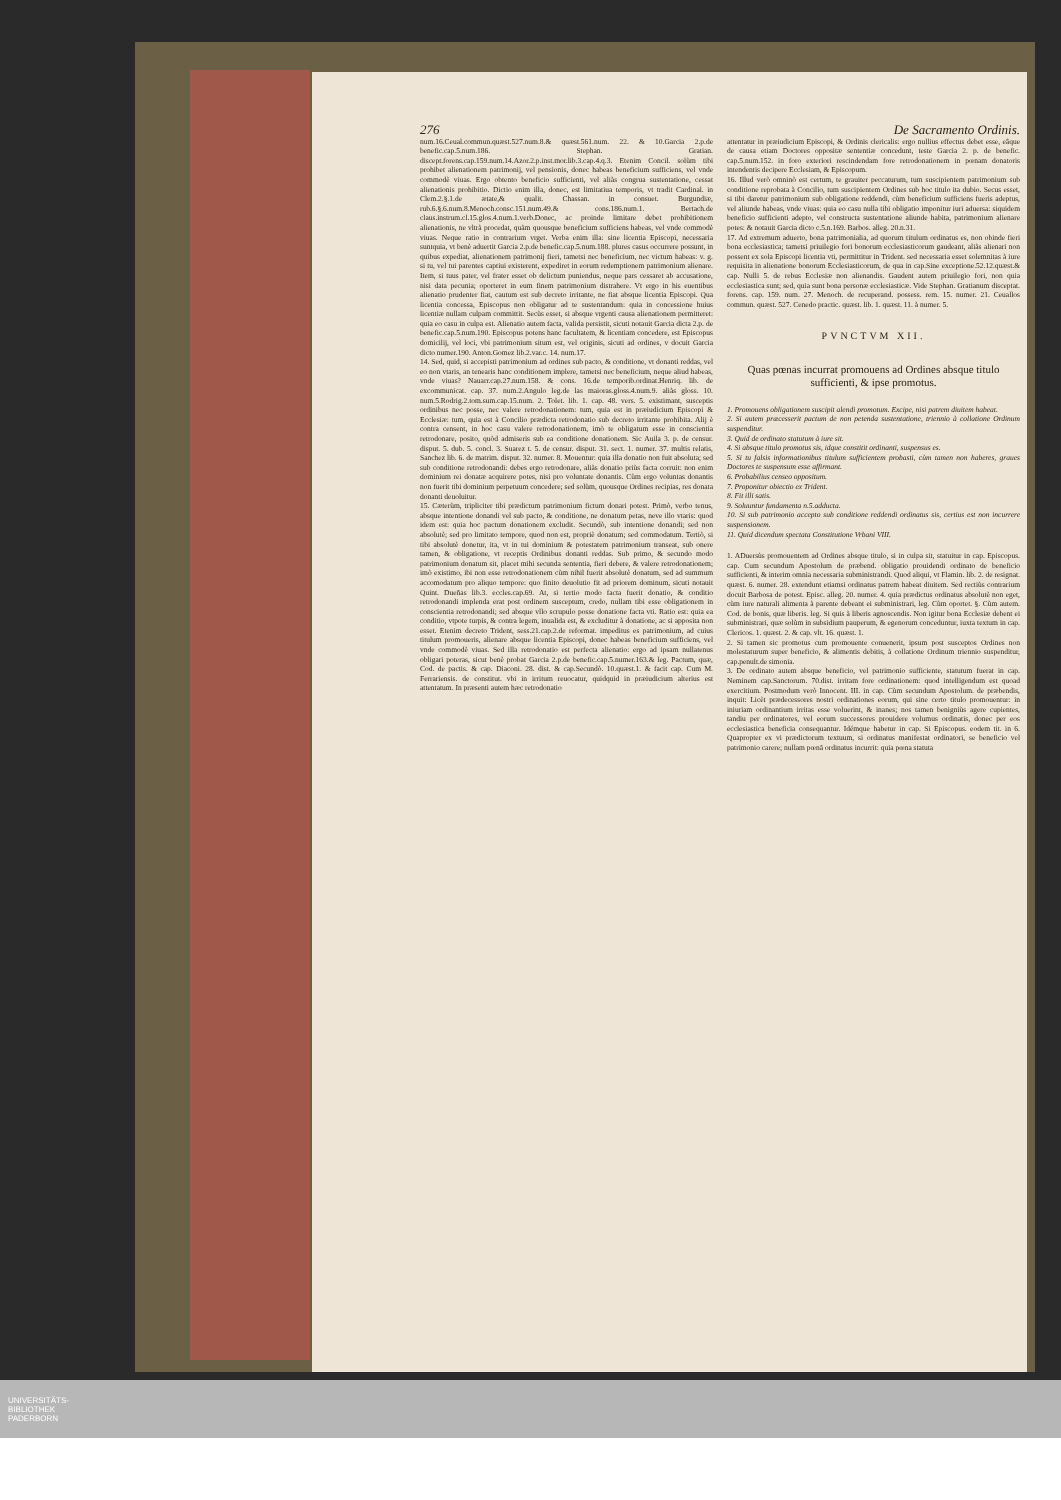276 De Sacramento Ordinis.
num.16.Ceual.commun.quæst.527.num.8.& quæst.561.num. 22. & 10.Garcia 2.p.de benefic.cap.5.num.186. Stephan. Gratian. discept.forens.cap.159.num.14.Azor.2.p.inst.mor.lib.3.cap.4.q.3. Etenim Concil. solùm tibi prohibet alienationem patrimonij, vel pensionis, donec habeas beneficium sufficiens, vel vnde commodè viuas. Ergo obtento beneficio sufficienti, vel aliàs congrua sustentatione, cessat alienationis prohibitio. Dictio enim illa, donec, est limitatiua temporis, vt tradit Cardinal. in Clem.2.§.1.de ætate,& qualit. Chassan. in consuet. Burgundiæ, rub.6.§.6.num.8.Menoch.consc.151.num.49.& cons.186.num.1. Bertach.de claus.instrum.cl.15.glos.4.num.1.verb.Donec, ac proinde limitare debet prohibitionem alienationis, ne vltrà procedat, quàm quousque beneficium sufficiens habeas, vel vnde commodè viuas. Neque ratio in contrarium vrget. Verba enim illa: sine licentia Episcopi, necessaria suntquia, vt benè aduertit Garcia 2.p.de benefic.cap.5.num.188. plures casus occurrere possunt, in quibus expediat, alienationem patrimonij fieri, tametsi nec beneficium, nec victum habeas: v. g. si tu, vel tui parentes captiui existerent, expediret in eorum redemptionem patrimonium alienare. Item, si tuus pater, vel frater esset ob delictum puniendus, neque pars cessaret ab accusatione, nisi data pecunia; oporteret in eum finem patrimonium distrahere. Vt ergo in his euentibus alienatio prudenter fiat, cautum est sub decreto irritante, ne fiat absque licentia Episcopi. Qua licentia concessa, Episcopus non obligatur ad te sustentandum: quia in concessione huius licentiæ nullam culpam committit. Secùs esset, si absque vrgenti causa alienationem permitteret: quia eo casu in culpa est. Alienatio autem facta, valida persistit, sicuti notauit Garcia dicta 2.p. de benefic.cap.5.num.190. Episcopus potens hanc facultatem, & licentiam concedere, est Episcopus domicilij, vel loci, vbi patrimonium situm est, vel originis, sicuti ad ordines, v docuit Garcia dicto numer.190. Anton.Gomez lib.2.var.c. 14. num.17.
14. Sed, quid, si accepisti patrimonium ad ordines sub pacto, & conditione, vt donanti reddas, vel eo non vtaris, an tenearis hanc conditionem implere, tametsi nec beneficium, neque aliud habeas, vnde viuas? Nauarr.cap.27.num.158. & cons. 16.de temporib.ordinat.Henriq. lib. de excommunicat. cap. 37. num.2.Angulo leg.de las maioras.gloss.4.num.9. aliàs gloss. 10. num.5.Rodrig.2.tom.sum.cap.15.num. 2. Tolet. lib. 1. cap. 48. vers. 5. existimant, susceptis ordinibus nec posse, nec valere retrodonationem: tum, quia est in præiudicium Episcopi & Ecclesiæ: tum, quia est à Concilio prædicta retrodonatio sub decreto irritante prohibita. Alij è contra censent, in hoc casu valere retrodonationem, imò te obligatum esse in conscientia retrodonare, posito, quòd admiseris sub ea conditione donationem. Sic Auila 3. p. de censur. disput. 5. dub. 5. concl. 3. Suarez t. 5. de censur. disput. 31. sect. 1. numer. 37. multis relatis, Sanchez lib. 6. de matrim. disput. 32. numer. 8. Mouentur: quia illa donatio non fuit absoluta; sed sub conditione retrodonandi: debes ergo retrodonare, aliàs donatio priùs facta corruit: non enim dominium rei donatæ acquirere potes, nisi pro voluntate donantis. Cùm ergo voluntas donantis non fuerit tibi dominium perpetuum concedere; sed solùm, quousque Ordines recipias, res donata donanti deuoluitur.
15. Cæterùm, tripliciter tibi prædictum patrimonium fictum donari potest. Primò, verbo tenus, absque intentione donandi vel sub pacto, & conditione, ne donatum petas, neve illo vtaris: quod idem est: quia hoc pactum donationem excludit. Secundò, sub intentione donandi; sed non absolutè; sed pro limitato tempore, quod non est, propriè donatum; sed commodatum. Tertiò, si tibi absolutè donetur, ita, vt in tui dominium & potestatem patrimonium transeat, sub onere tamen, & obligatione, vt receptis Ordinibus donanti reddas. Sub primo, & secundo modo patrimonium donatum sit, placet mihi secunda sententia, fieri debere, & valere retrodonationem; imò existimo, ibi non esse retrodonationem cùm nihil fuerit absolutè donatum, sed ad summum accomodatum pro aliquo tempore: quo finito deuolutio fit ad priorem dominum, sicuti notauit Quint. Dueñas lib.3. eccles.cap.69. At, si tertio modo facta fuerit donatio, & conditio retrodonandi implenda erat post ordinem susceptum, credo, nullam tibi esse obligationem in conscientia retrodonandi; sed absque vllo scrupulo posse donatione facta vti. Ratio est: quia ea conditio, vtpote turpis, & contra legem, inualida est, & excluditur à donatione, ac si apposita non esset. Etenim decreto Trident, sess.21.cap.2.de reformat. impeditus es patrimonium, ad cuius titulum promoueris, alienare absque licentia Episcopi, donec habeas beneficium sufficiens, vel vnde commodè viuas. Sed illa retrodonatio est perfecta alienatio: ergo ad ipsam nullatenus obligari poteras, sicut benè probat Garcia 2.p.de benefic.cap.5.numer.163.& leg. Pactum, quæ, Cod. de pactis. & cap. Diaconi. 28. dist. & cap.Secundò. 10.quæst.1. & facit cap. Cum M. Ferrariensis. de constitut. vbi in irritum reuocatur, quidquid in præiudicium alterius est attentatum. In præsenti autem hæc retrodonatio
attentatur in præiudicium Episcopi, & Ordinis clericalis: ergo nullius effectus debet esse, eâque de causa etiam Doctores oppositæ sententiæ concedunt, teste Garcia 2. p. de benefic. cap.5.num.152. in foro exteriori rescindendam fore retrodonationem in pœnam donatoris intendentis decipere Ecclesiam, & Episcopum.
16. Illud verò omninò est certum, te grauiter peccaturum, tum suscipientem patrimonium sub conditione reprobata à Concilio, tum suscipientem Ordines sub hoc titulo ita dubio. Secus esset, si tibi daretur patrimonium sub obligatione reddendi, cùm beneficium sufficiens fueris adeptus, vel aliunde habeas, vnde viuas: quia eo casu nulla tibi obligatio imponitur iuri aduersa: siquidem beneficio sufficienti adepto, vel constructa sustentatione aliunde habita, patrimonium alienare potes: & notauit Garcia dicto c.5.n.169. Barbos. alleg. 20.n.31.
17. Ad extremum aduerto, bona patrimonialia, ad quorum titulum ordinatus es, non obinde fieri bona ecclesiastica; tametsi priuilegio fori bonorum ecclesiasticorum gaudeant, aliàs alienari non possent ex sola Episcopi licentia vti, permittitur in Trident. sed necessaria esset solemnitas à iure requisita in alienatione bonorum Ecclesiasticorum, de qua in cap.Sine exceptione.52.12.quæst.& cap. Nulli 5. de rebus Ecclesiæ non alienandis. Gaudent autem priuilegio fori, non quia ecclesiastica sunt; sed, quia sunt bona personæ ecclesiasticæ. Vide Stephan. Gratianum disceptat. forens. cap. 159. num. 27. Menoch. de recuperand. possess. rem. 15. numer. 21. Ceuallos commun. quæst. 527. Cenedo practic. quæst. lib. 1. quæst. 11. à numer. 5.
PVNCTVM XII.
Quas pœnas incurrat promouens ad Ordines absque titulo sufficienti, & ipse promotus.
1. Promouens obligationem suscipit alendi promotum. Excipe, nisi patrem diuitem habeat.
2. Si autem præcesserit pactum de non petenda sustentatione, triennio à collatione Ordinum suspenditur.
3. Quid de ordinato statutum à iure sit.
4. Si absque titulo promotus sis, idque constitit ordinanti, suspensus es.
5. Si tu falsis informationibus titulum sufficientem probasti, cùm tamen non haberes, graues Doctores te suspensum esse affirmant.
6. Probabilius censeo oppositum.
7. Proponitur obiectio ex Trident.
8. Fit illi satis.
9. Soluuntur fundamenta n.5.adducta.
10. Si sub patrimonio accepto sub conditione reddendi ordinatus sis, certius est non incurrere suspensionem.
11. Quid dicendum spectata Constitutione Vrbani VIII.
1. ADuersùs promouentem ad Ordines absque titulo, si in culpa sit, statuitur in cap. Episcopus. cap. Cum secundum Apostolum de præbend. obligatio prouidendi ordinato de beneficio sufficienti, & interim omnia necessaria subministrandi. Quod aliqui, vt Flamin. lib. 2. de resignat. quæst. 6. numer. 28. extendunt etiamsi ordinatus patrem habeat diuitem. Sed rectiùs contrarium docuit Barbosa de potest. Episc. alleg. 20. numer. 4. quia prædictus ordinatus absolutè non eget, cùm iure naturali alimenta à parente debeant ei subministrari, leg. Cùm oportet. §. Cùm autem. Cod. de bonis, quæ liberis. leg. Si quis à liberis agnoscendis. Non igitur bona Ecclesiæ debent ei subministrari, quæ solùm in subsidium pauperum, & egenorum conceduntur, iuxta textum in cap. Clericos. 1. quæst. 2. & cap. vlt. 16. quæst. 1.
2. Si tamen sic promotus cum promouente conuenerit, ipsum post susceptos Ordines non molestaturum super beneficio, & alimentis debitis, à collatione Ordinum triennio suspenditur, cap.penult.de simonia.
3. De ordinato autem absque beneficio, vel patrimonio sufficiente, statutum fuerat in cap. Neminem cap.Sanctorum. 70.dist. irritam fore ordinationem: quod intelligendum est quoad exercitium. Postmodum verò Innocent. III. in cap. Cùm secundum Apostolum. de præbendis, inquit: Licèt prædecessores nostri ordinationes eorum, qui sine certo titulo promouentur: in iniuriam ordinantium irritas esse voluerint, & inanes; nos tamen benigniùs agere cupientes, tandiu per ordinatores, vel eorum successores prouidere volumus ordinatis, donec per eos ecclesiastica beneficia consequantur. Idémque habetur in cap. Si Episcopus. eodem tit. in 6. Quapropter ex vi prædictorum textuum, si ordinatus manifestat ordinatori, se beneficio vel patrimonio carere; nullam pœnã ordinatus incurrit: quia pœna statuta
UNIVERSITÄTS-
BIBLIOTHEK
PADERBORN